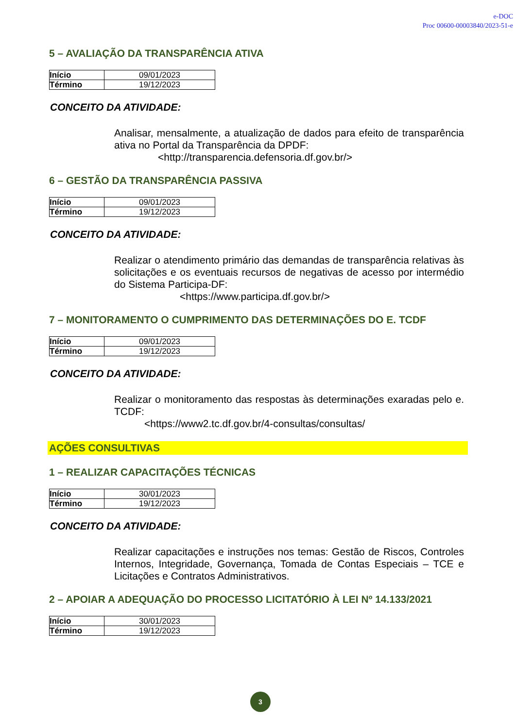e-DOC
Proc 00600-00003840/2023-51-e
5 – AVALIAÇÃO DA TRANSPARÊNCIA ATIVA
| Início | 09/01/2023 |
| Término | 19/12/2023 |
CONCEITO DA ATIVIDADE:
Analisar, mensalmente, a atualização de dados para efeito de transparência ativa no Portal da Transparência da DPDF:
<http://transparencia.defensoria.df.gov.br/>
6 – GESTÃO DA TRANSPARÊNCIA PASSIVA
| Início | 09/01/2023 |
| Término | 19/12/2023 |
CONCEITO DA ATIVIDADE:
Realizar o atendimento primário das demandas de transparência relativas às solicitações e os eventuais recursos de negativas de acesso por intermédio do Sistema Participa-DF:
<https://www.participa.df.gov.br/>
7 – MONITORAMENTO O CUMPRIMENTO DAS DETERMINAÇÕES DO E. TCDF
| Início | 09/01/2023 |
| Término | 19/12/2023 |
CONCEITO DA ATIVIDADE:
Realizar o monitoramento das respostas às determinações exaradas pelo e. TCDF:
<https://www2.tc.df.gov.br/4-consultas/consultas/
AÇÕES CONSULTIVAS
1 – REALIZAR CAPACITAÇÕES TÉCNICAS
| Início | 30/01/2023 |
| Término | 19/12/2023 |
CONCEITO DA ATIVIDADE:
Realizar capacitações e instruções nos temas: Gestão de Riscos, Controles Internos, Integridade, Governança, Tomada de Contas Especiais – TCE e Licitações e Contratos Administrativos.
2 – APOIAR A ADEQUAÇÃO DO PROCESSO LICITATÓRIO À LEI Nº 14.133/2021
| Início | 30/01/2023 |
| Término | 19/12/2023 |
3